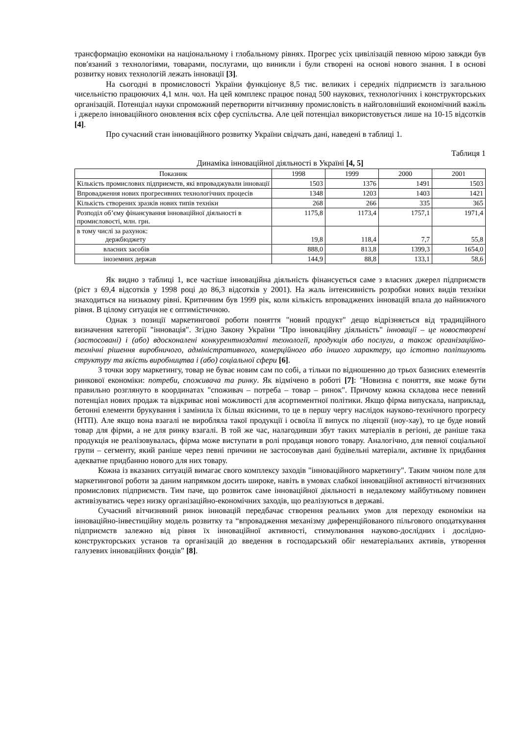трансформацію економіки на національному і глобальному рівнях. Прогрес усіх цивілізацій певною мірою завжди був пов′язаний з технологіями, товарами, послугами, що виникли і були створені на основі нового знання. І в основі розвитку нових технологій лежать інновації [3].
На сьогодні в промисловості України функціонує 8,5 тис. великих і середніх підприємств із загальною чисельністю працюючих 4,1 млн. чол. На цей комплекс працює понад 500 наукових, технологічних і конструкторських організацій. Потенціал науки спроможний перетворити вітчизняну промисловість в найголовніший економічний важіль і джерело інноваційного оновлення всіх сфер суспільства. Але цей потенціал використовується лише на 10-15 відсотків [4].
Про сучасний стан інноваційного розвитку України свідчать дані, наведені в таблиці 1.
Таблиця 1
Динаміка інноваційної діяльності в Україні [4, 5]
| Показник | 1998 | 1999 | 2000 | 2001 |
| --- | --- | --- | --- | --- |
| Кількість промислових підприємств, які впроваджували інновації | 1503 | 1376 | 1491 | 1503 |
| Впровадження нових прогресивних технологічних процесів | 1348 | 1203 | 1403 | 1421 |
| Кількість створених зразків нових типів техніки | 268 | 266 | 335 | 365 |
| Розподіл об’єму фінансування інноваційної діяльності в промисловості, млн. грн. | 1175,8 | 1173,4 | 1757,1 | 1971,4 |
| в тому числі за рахунок: держбюджету | 19,8 | 118,4 | 7,7 | 55,8 |
| власних засобів | 888,0 | 813,8 | 1399,3 | 1654,0 |
| іноземних держав | 144,9 | 88,8 | 133,1 | 58,6 |
Як видно з таблиці 1, все частіше інноваційна діяльність фінансується саме з власних джерел підприємств (ріст з 69,4 відсотків у 1998 році до 86,3 відсотків у 2001). На жаль інтенсивність розробки нових видів техніки знаходиться на низькому рівні. Критичним був 1999 рік, коли кількість впроваджених інновацій впала до найнижчого рівня. В цілому ситуація не є оптимістичною.
Однак з позиції маркетингової роботи поняття "новий продукт" дещо відрізняється від традиційного визначення категорії "інновація". Згідно Закону України "Про інноваційну діяльність" інновації – це новостворені (застосовані) і (або) вдосконалені конкурентноздатні технології, продукція або послуги, а також організаційно-технічні рішення виробничого, адміністративного, комерційного або іншого характеру, що істотно поліпшують структуру та якість виробництва і (або) соціальної сфери [6].
З точки зору маркетингу, товар не буває новим сам по собі, а тільки по відношенню до трьох базисних елементів ринкової економіки: потреби, споживача та ринку. Як відмічено в роботі [7]: "Новизна є поняття, яке може бути правильно розглянуто в координатах "споживач – потреба – товар – ринок". Причому кожна складова несе певний потенціал нових продаж та відкриває нові можливості для асортиментної політики. Якщо фірма випускала, наприклад, бетонні елементи брукування і замінила їх більш якісними, то це в першу чергу наслідок науково-технічного прогресу (НТП). Але якщо вона взагалі не виробляла такої продукції і освоїла її випуск по ліцензії (ноу-хау), то це буде новий товар для фірми, а не для ринку взагалі. В той же час, налагодивши збут таких матеріалів в регіоні, де раніше така продукція не реалізовувалась, фірма може виступати в ролі продавця нового товару. Аналогічно, для певної соціальної групи – сегменту, який раніше через певні причини не застосовував дані будівельні матеріали, активне їх придбання адекватне придбанню нового для них товару.
Кожна із вказаних ситуацій вимагає свого комплексу заходів "інноваційного маркетингу". Таким чином поле для маркетингової роботи за даним напрямком досить широке, навіть в умовах слабкої інноваційної активності вітчизняних промислових підприємств. Тим паче, що розвиток саме інноваційної діяльності в недалекому майбутньому повинен активізуватись через низку організаційно-економічних заходів, що реалізуються в державі.
Сучасний вітчизняний ринок інновацій передбачає створення реальних умов для переходу економіки на інноваційно-інвестиційну модель розвитку та “впровадження механізму диференційованого пільгового оподаткування підприємств залежно від рівня їх інноваційної активності, стимулювання науково-дослідних і дослідно-конструкторських установ та організацій до введення в господарський обіг нематеріальних активів, утворення галузевих інноваційних фондів” [8].